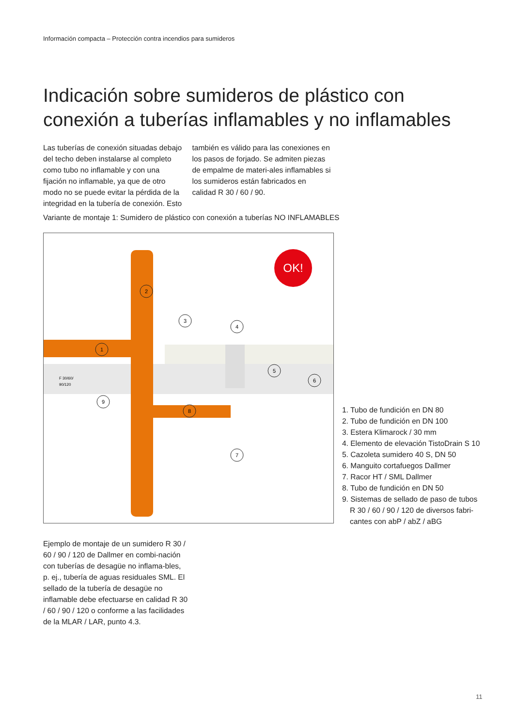Información compacta – Protección contra incendios para sumideros
Indicación sobre sumideros de plástico con
conexión a tuberías inflamables y no inflamables
Las tuberías de conexión situadas debajo del techo deben instalarse al completo como tubo no inflamable y con una fijación no inflamable, ya que de otro modo no se puede evitar la pérdida de la integridad en la tubería de conexión. Esto también es válido para las conexiones en los pasos de forjado. Se admiten piezas de empalme de materi-ales inflamables si los sumideros están fabricados en calidad R 30 / 60 / 90.
Variante de montaje 1: Sumidero de plástico con conexión a tuberías NO INFLAMABLES
OK!
F 30/60/
90/120
1
2
3
4
5
6
7
8
9
1. Tubo de fundición en DN 80
2. Tubo de fundición en DN 100
3. Estera Klimarock / 30 mm
4. Elemento de elevación TistoDrain S 10
5. Cazoleta sumidero 40 S, DN 50
6. Manguito cortafuegos Dallmer
7. Racor HT / SML Dallmer
8. Tubo de fundición en DN 50
9. Sistemas de sellado de paso de tubos R 30 / 60 / 90 / 120 de diversos fabri-cantes con abP / abZ / aBG
Ejemplo de montaje de un sumidero R 30 / 60 / 90 / 120 de Dallmer en combi-nación con tuberías de desagüe no inflama-bles, p. ej., tubería de aguas residuales SML. El sellado de la tubería de desagüe no inflamable debe efectuarse en calidad R 30 / 60 / 90 / 120 o conforme a las facilidades de la MLAR / LAR, punto 4.3.
11